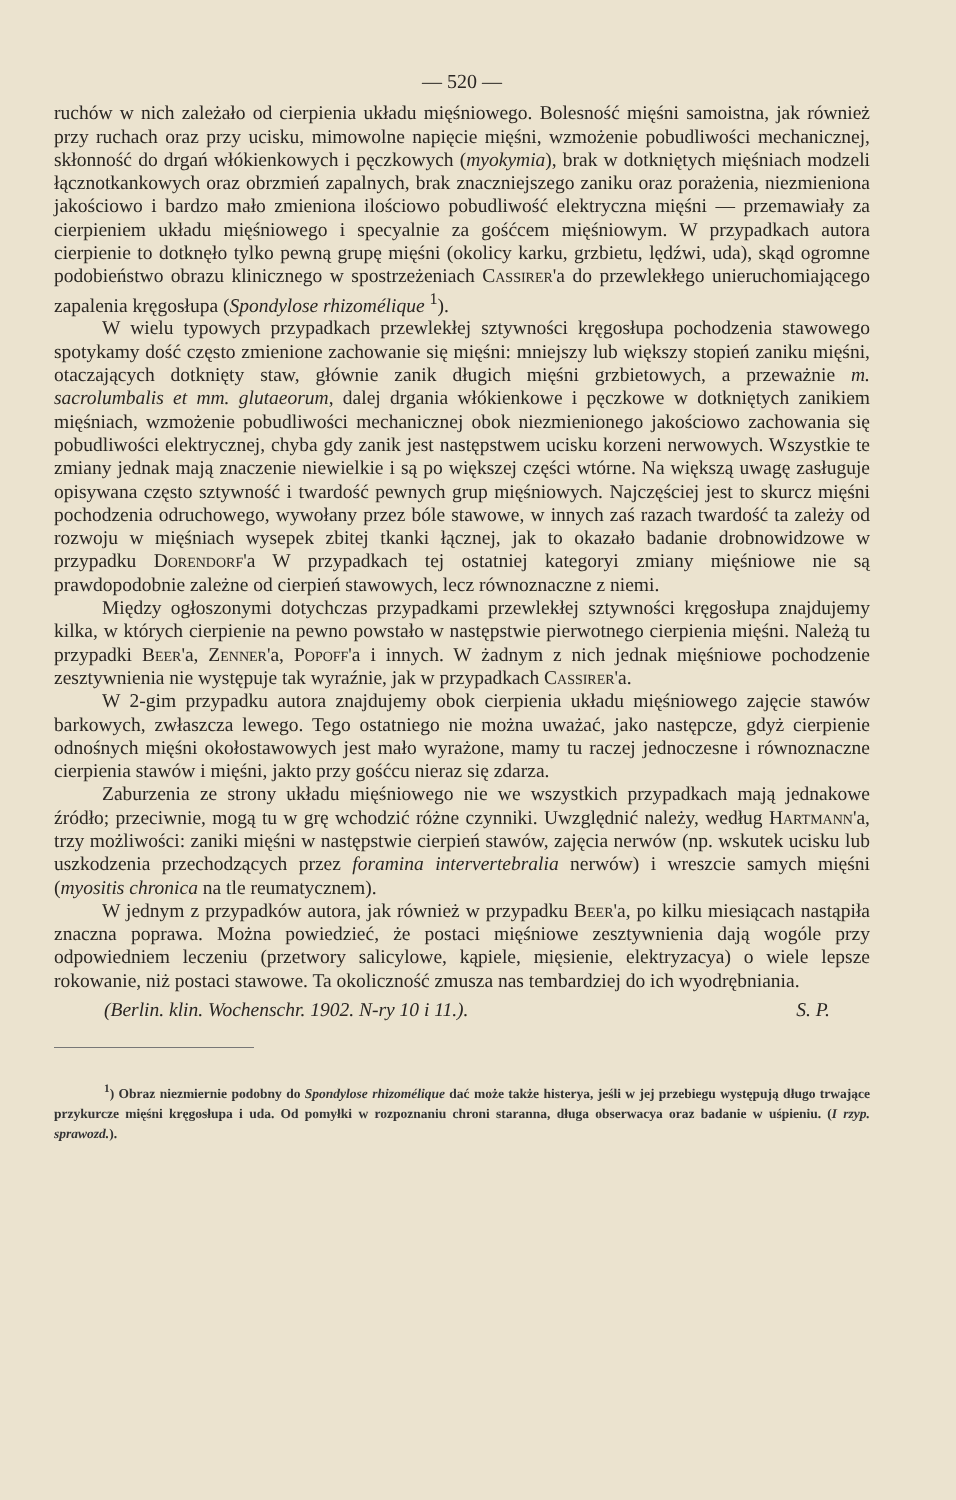— 520 —
ruchów w nich zależało od cierpienia układu mięśniowego. Bolesność mięśni samoistna, jak również przy ruchach oraz przy ucisku, mimowolne napięcie mięśni, wzmożenie pobudliwości mechanicznej, skłonność do drgań włókienkowych i pęczkowych (myokymia), brak w dotkniętych mięśniach modzeli łącznotkankowych oraz obrzmień zapalnych, brak znaczniejszego zaniku oraz porażenia, niezmieniona jakościowo i bardzo mało zmieniona ilościowo pobudliwość elektryczna mięśni — przemawiały za cierpieniem układu mięśniowego i specyalnie za gośćcem mięśniowym. W przypadkach autora cierpienie to dotknęło tylko pewną grupę mięśni (okolicy karku, grzbietu, lędźwi, uda), skąd ogromne podobieństwo obrazu klinicznego w spostrzeżeniach Cassirer'a do przewlekłego unieruchomiającego zapalenia kręgosłupa (Spondylose rhizomélique <sup>1</sup>).
W wielu typowych przypadkach przewlekłej sztywności kręgosłupa pochodzenia stawowego spotykamy dość często zmienione zachowanie się mięśni: mniejszy lub większy stopień zaniku mięśni, otaczających dotknięty staw, głównie zanik długich mięśni grzbietowych, a przeważnie m. sacrolumbalis et mm. glutaeorum, dalej drgania włókienkowe i pęczkowe w dotkniętych zanikiem mięśniach, wzmożenie pobudliwości mechanicznej obok niezmienionego jakościowo zachowania się pobudliwości elektrycznej, chyba gdy zanik jest następstwem ucisku korzeni nerwowych. Wszystkie te zmiany jednak mają znaczenie niewielkie i są po większej części wtórne. Na większą uwagę zasługuje opisywana często sztywność i twardość pewnych grup mięśniowych. Najczęściej jest to skurcz mięśni pochodzenia odruchowego, wywołany przez bóle stawowe, w innych zaś razach twardość ta zależy od rozwoju w mięśniach wysepek zbitej tkanki łącznej, jak to okazało badanie drobnowidzowe w przypadku Dorendorf'a W przypadkach tej ostatniej kategoryi zmiany mięśniowe nie są prawdopodobnie zależne od cierpień stawowych, lecz równoznaczne z niemi.
Między ogłoszonymi dotychczas przypadkami przewlekłej sztywności kręgosłupa znajdujemy kilka, w których cierpienie na pewno powstało w następstwie pierwotnego cierpienia mięśni. Należą tu przypadki Beer'a, Zenner'a, Popoff'a i innych. W żadnym z nich jednak mięśniowe pochodzenie zesztywnienia nie występuje tak wyraźnie, jak w przypadkach Cassirer'a.
W 2-gim przypadku autora znajdujemy obok cierpienia układu mięśniowego zajęcie stawów barkowych, zwłaszcza lewego. Tego ostatniego nie można uważać, jako następcze, gdyż cierpienie odnośnych mięśni okołostawowych jest mało wyrażone, mamy tu raczej jednoczesne i równoznaczne cierpienia stawów i mięśni, jakto przy gośćcu nieraz się zdarza.
Zaburzenia ze strony układu mięśniowego nie we wszystkich przypadkach mają jednakowe źródło; przeciwnie, mogą tu w grę wchodzić różne czynniki. Uwzględnić należy, według Hartmann'a, trzy możliwości: zaniki mięśni w następstwie cierpień stawów, zajęcia nerwów (np. wskutek ucisku lub uszkodzenia przechodzących przez foramina intervertebralia nerwów) i wreszcie samych mięśni (myositis chronica na tle reumatycznem).
W jednym z przypadków autora, jak również w przypadku Beer'a, po kilku miesiącach nastąpiła znaczna poprawa. Można powiedzieć, że postaci mięśniowe zesztywnienia dają wogóle przy odpowiedniem leczeniu (przetwory salicylowe, kąpiele, mięsienie, elektryzacya) o wiele lepsze rokowanie, niż postaci stawowe. Ta okoliczność zmusza nas tembardziej do ich wyodrębniania.
(Berlin. klin. Wochenschr. 1902. N-ry 10 i 11.). S. P.
<sup>1</sup>) Obraz niezmiernie podobny do Spondylose rhizomélique dać może także histerya, jeśli w jej przebiegu występują długo trwające przykurcze mięśni kręgosłupa i uda. Od pomyłki w rozpoznaniu chroni staranna, długa obserwacya oraz badanie w uśpieniu. (I rzyp. sprawozd.).